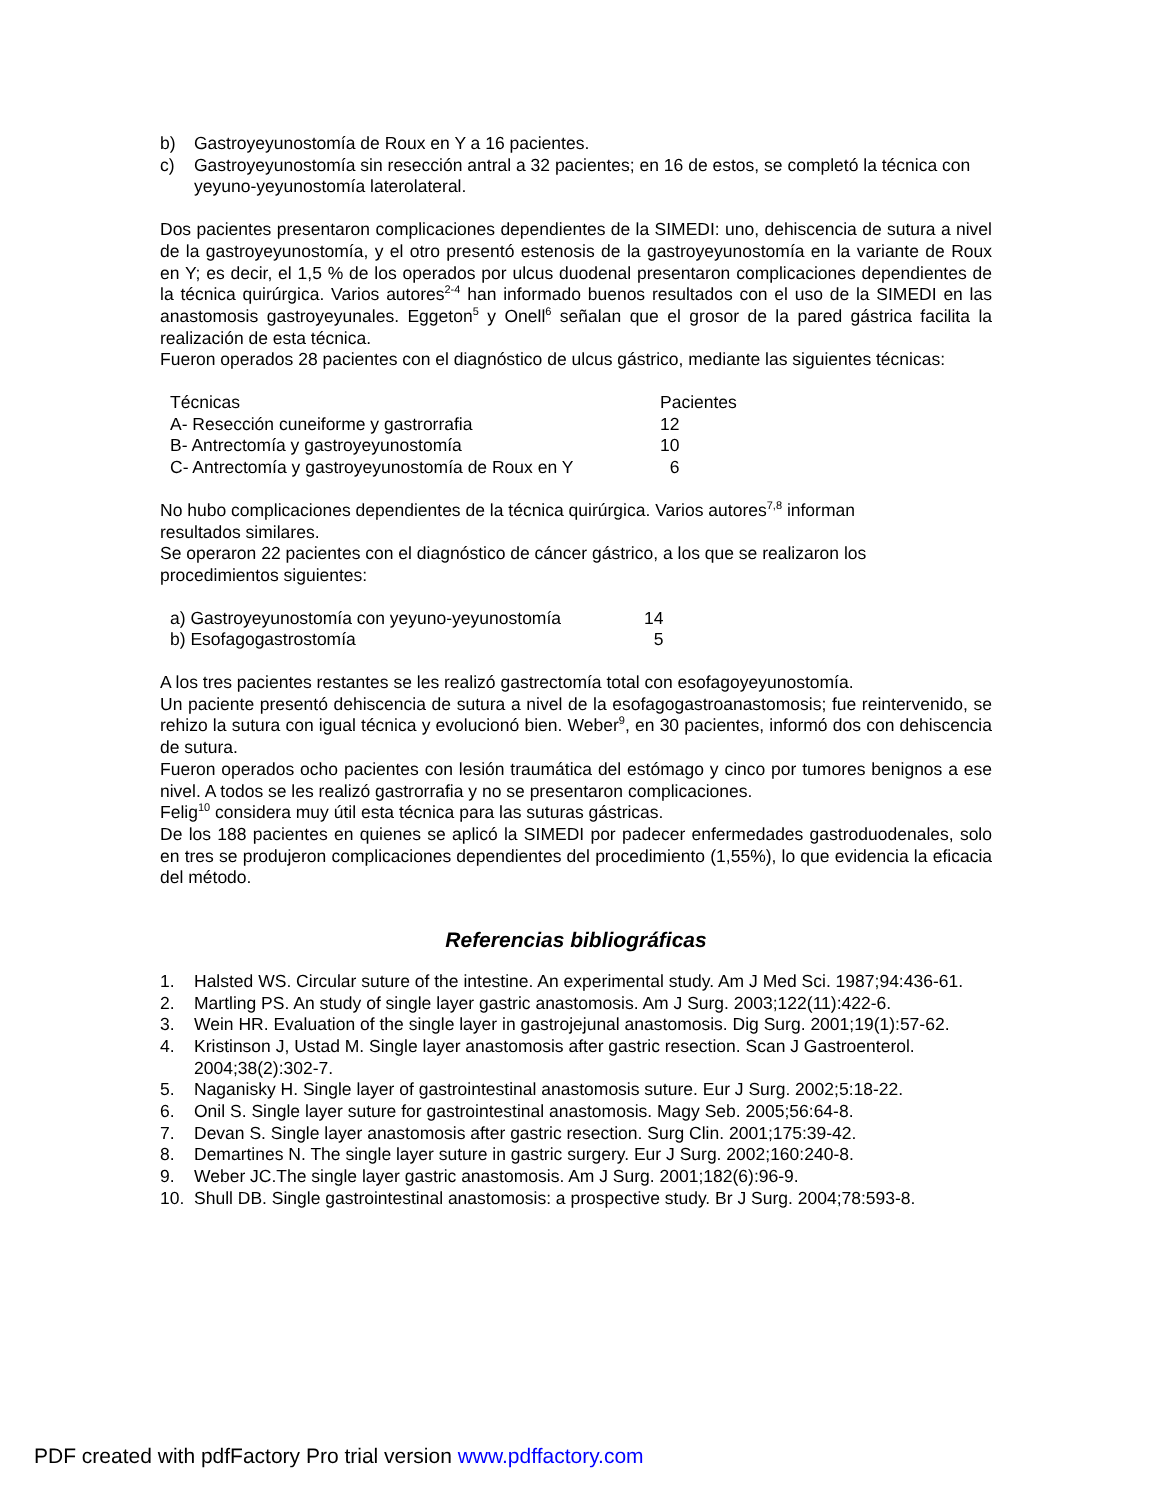b) Gastroyeyunostomía de Roux en Y a 16 pacientes.
c) Gastroyeyunostomía sin resección antral a 32 pacientes; en 16 de estos, se completó la técnica con yeyuno-yeyunostomía laterolateral.
Dos pacientes presentaron complicaciones dependientes de la SIMEDI: uno, dehiscencia de sutura a nivel de la gastroyeyunostomía, y el otro presentó estenosis de la gastroyeyunostomía en la variante de Roux en Y; es decir, el 1,5 % de los operados por ulcus duodenal presentaron complicaciones dependientes de la técnica quirúrgica. Varios autores<sup>2-4</sup> han informado buenos resultados con el uso de la SIMEDI en las anastomosis gastroyeyunales. Eggeton<sup>5</sup> y Onell<sup>6</sup> señalan que el grosor de la pared gástrica facilita la realización de esta técnica.
Fueron operados 28 pacientes con el diagnóstico de ulcus gástrico, mediante las siguientes técnicas:
| Técnicas | Pacientes |
| A- Resección cuneiforme y gastrorrafia | 12 |
| B- Antrectomía y gastroyeyunostomía | 10 |
| C- Antrectomía y gastroyeyunostomía de Roux en Y | 6 |
No hubo complicaciones dependientes de la técnica quirúrgica. Varios autores<sup>7,8</sup> informan
resultados similares.
Se operaron 22 pacientes con el diagnóstico de cáncer gástrico, a los que se realizaron los
procedimientos siguientes:
| a) Gastroyeyunostomía con yeyuno-yeyunostomía | 14 |
| b) Esofagogastrostomía | 5 |
A los tres pacientes restantes se les realizó gastrectomía total con esofagoyeyunostomía.
Un paciente presentó dehiscencia de sutura a nivel de la esofagogastroanastomosis; fue reintervenido, se rehizo la sutura con igual técnica y evolucionó bien. Weber<sup>9</sup>, en 30 pacientes, informó dos con dehiscencia de sutura.
Fueron operados ocho pacientes con lesión traumática del estómago y cinco por tumores benignos a ese nivel. A todos se les realizó gastrorrafia y no se presentaron complicaciones.
Felig<sup>10</sup> considera muy útil esta técnica para las suturas gástricas.
De los 188 pacientes en quienes se aplicó la SIMEDI por padecer enfermedades gastroduodenales, solo en tres se produjeron complicaciones dependientes del procedimiento (1,55%), lo que evidencia la eficacia del método.
Referencias bibliográficas
1. Halsted WS. Circular suture of the intestine. An experimental study. Am J Med Sci. 1987;94:436-61.
2. Martling PS. An study of single layer gastric anastomosis. Am J Surg. 2003;122(11):422-6.
3. Wein HR. Evaluation of the single layer in gastrojejunal anastomosis. Dig Surg. 2001;19(1):57-62.
4. Kristinson J, Ustad M. Single layer anastomosis after gastric resection. Scan J Gastroenterol. 2004;38(2):302-7.
5. Naganisky H. Single layer of gastrointestinal anastomosis suture. Eur J Surg. 2002;5:18-22.
6. Onil S. Single layer suture for gastrointestinal anastomosis. Magy Seb. 2005;56:64-8.
7. Devan S. Single layer anastomosis after gastric resection. Surg Clin. 2001;175:39-42.
8. Demartines N. The single layer suture in gastric surgery. Eur J Surg. 2002;160:240-8.
9. Weber JC.The single layer gastric anastomosis. Am J Surg. 2001;182(6):96-9.
10. Shull DB. Single gastrointestinal anastomosis: a prospective study. Br J Surg. 2004;78:593-8.
PDF created with pdfFactory Pro trial version www.pdffactory.com